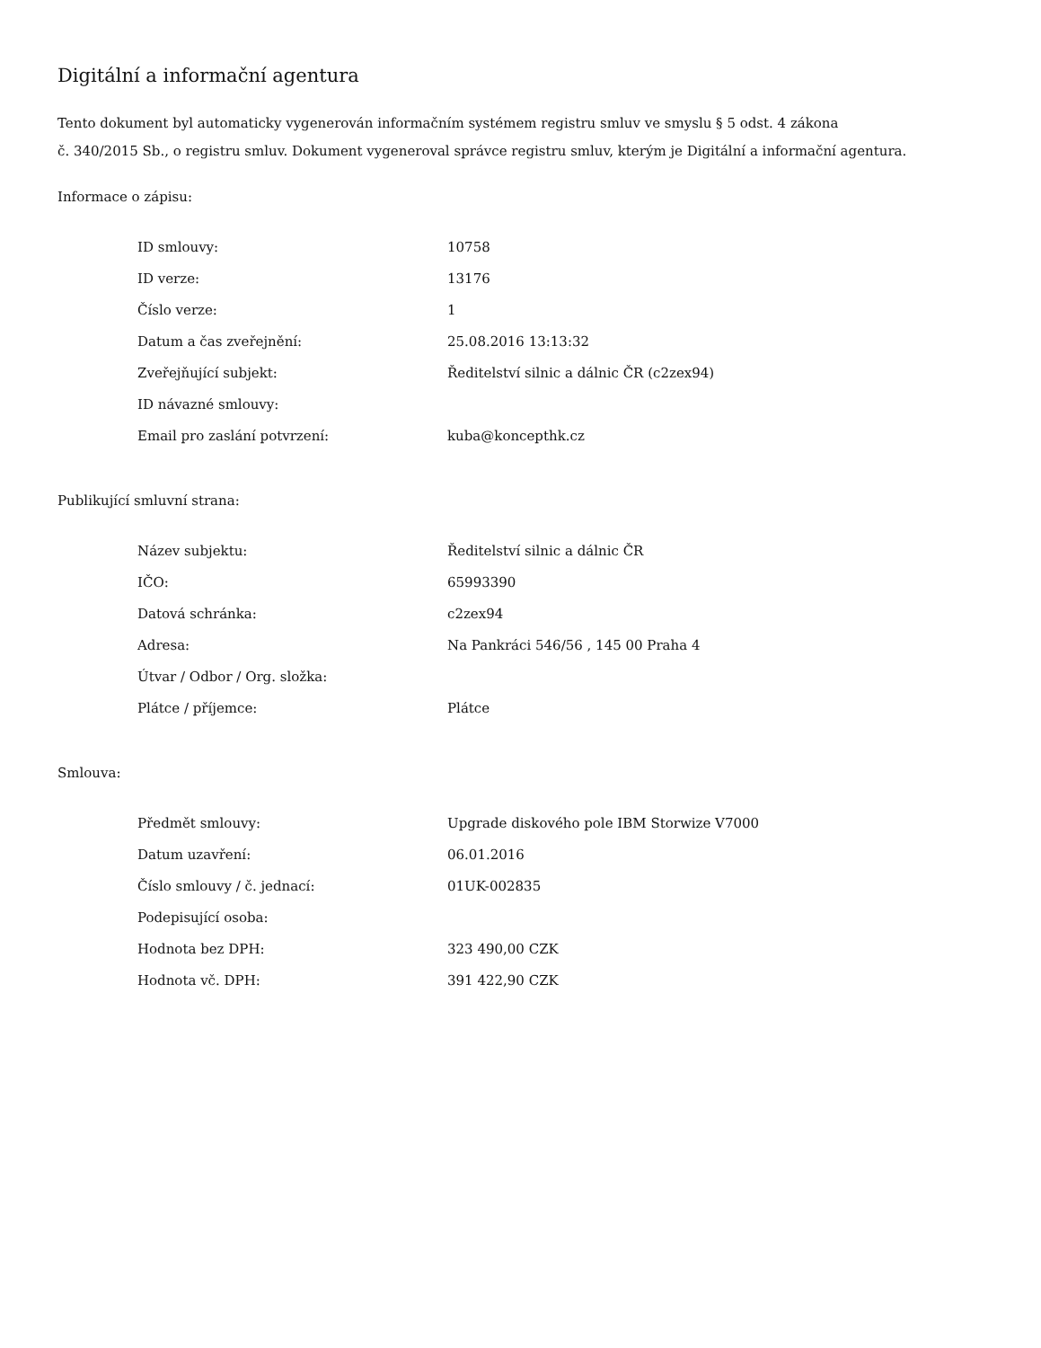Digitální a informační agentura
Tento dokument byl automaticky vygenerován informačním systémem registru smluv ve smyslu § 5 odst. 4 zákona
č. 340/2015 Sb., o registru smluv. Dokument vygeneroval správce registru smluv, kterým je Digitální a informační agentura.
Informace o zápisu:
| ID smlouvy: | 10758 |
| ID verze: | 13176 |
| Číslo verze: | 1 |
| Datum a čas zveřejnění: | 25.08.2016 13:13:32 |
| Zveřejňující subjekt: | Ředitelství silnic a dálnic ČR (c2zex94) |
| ID návazné smlouvy: | |
| Email pro zaslání potvrzení: | kuba@koncepthk.cz |
Publikující smluvní strana:
| Název subjektu: | Ředitelství silnic a dálnic ČR |
| IČO: | 65993390 |
| Datová schránka: | c2zex94 |
| Adresa: | Na Pankráci 546/56 , 145 00 Praha 4 |
| Útvar / Odbor / Org. složka: | |
| Plátce / příjemce: | Plátce |
Smlouva:
| Předmět smlouvy: | Upgrade diskového pole IBM Storwize V7000 |
| Datum uzavření: | 06.01.2016 |
| Číslo smlouvy / č. jednací: | 01UK-002835 |
| Podepisující osoba: | |
| Hodnota bez DPH: | 323 490,00 CZK |
| Hodnota vč. DPH: | 391 422,90 CZK |